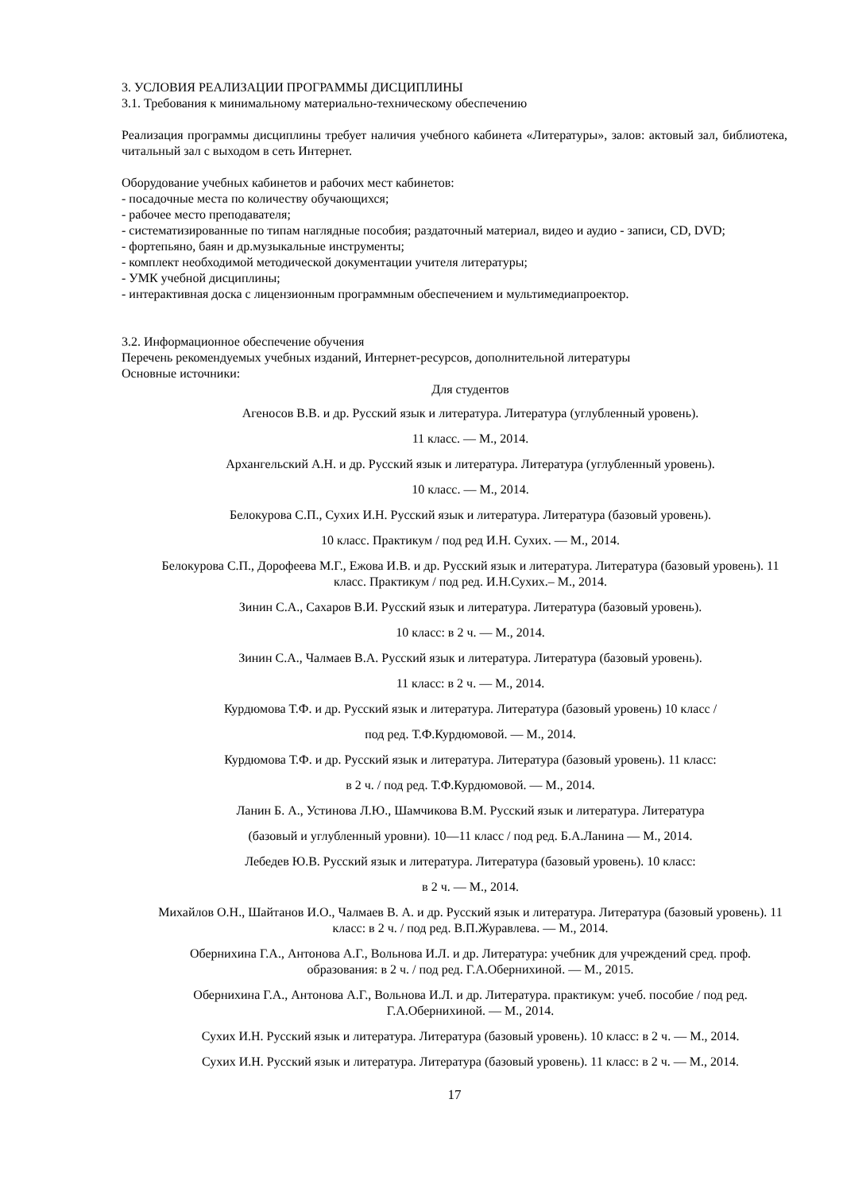3. УСЛОВИЯ РЕАЛИЗАЦИИ ПРОГРАММЫ ДИСЦИПЛИНЫ
3.1. Требования к минимальному материально-техническому обеспечению
Реализация программы дисциплины требует наличия учебного кабинета «Литературы», залов: актовый зал, библиотека, читальный зал с выходом в сеть Интернет.
Оборудование учебных кабинетов и рабочих мест кабинетов:
- посадочные места по количеству обучающихся;
- рабочее место преподавателя;
- систематизированные по типам наглядные пособия; раздаточный материал, видео и аудио - записи, CD, DVD;
- фортепьяно, баян и др.музыкальные инструменты;
- комплект необходимой методической документации учителя литературы;
- УМК учебной дисциплины;
- интерактивная доска с лицензионным программным обеспечением и мультимедиапроектор.
3.2. Информационное обеспечение обучения
Перечень рекомендуемых учебных изданий, Интернет-ресурсов, дополнительной литературы
Основные источники:
Для студентов
Агеносов В.В. и др. Русский язык и литература. Литература (углубленный уровень).
11 класс. — М., 2014.
Архангельский А.Н. и др. Русский язык и литература. Литература (углубленный уровень).
10 класс. — М., 2014.
Белокурова С.П., Сухих И.Н. Русский язык и литература. Литература (базовый уровень).
10 класс. Практикум / под ред И.Н. Сухих. — М., 2014.
Белокурова С.П., Дорофеева М.Г., Ежова И.В. и др. Русский язык и литература. Литература (базовый уровень). 11 класс. Практикум / под ред. И.Н.Сухих.– М., 2014.
Зинин С.А., Сахаров В.И. Русский язык и литература. Литература (базовый уровень).
10 класс: в 2 ч. — М., 2014.
Зинин С.А., Чалмаев В.А. Русский язык и литература. Литература (базовый уровень).
11 класс: в 2 ч. — М., 2014.
Курдюмова Т.Ф. и др. Русский язык и литература. Литература (базовый уровень) 10 класс /
под ред. Т.Ф.Курдюмовой. — М., 2014.
Курдюмова Т.Ф. и др. Русский язык и литература. Литература (базовый уровень). 11 класс:
в 2 ч. / под ред. Т.Ф.Курдюмовой. — М., 2014.
Ланин Б. А., Устинова Л.Ю., Шамчикова В.М. Русский язык и литература. Литература
(базовый и углубленный уровни). 10—11 класс / под ред. Б.А.Ланина — М., 2014.
Лебедев Ю.В. Русский язык и литература. Литература (базовый уровень). 10 класс:
в 2 ч. — М., 2014.
Михайлов О.Н., Шайтанов И.О., Чалмаев В. А. и др. Русский язык и литература. Литература (базовый уровень). 11 класс: в 2 ч. / под ред. В.П.Журавлева. — М., 2014.
Обернихина Г.А., Антонова А.Г., Вольнова И.Л. и др. Литература: учебник для учреждений сред. проф. образования: в 2 ч. / под ред. Г.А.Обернихиной. — М., 2015.
Обернихина Г.А., Антонова А.Г., Вольнова И.Л. и др. Литература. практикум: учеб. пособие / под ред. Г.А.Обернихиной. — М., 2014.
Сухих И.Н. Русский язык и литература. Литература (базовый уровень). 10 класс: в 2 ч. — М., 2014.
Сухих И.Н. Русский язык и литература. Литература (базовый уровень). 11 класс: в 2 ч. — М., 2014.
17